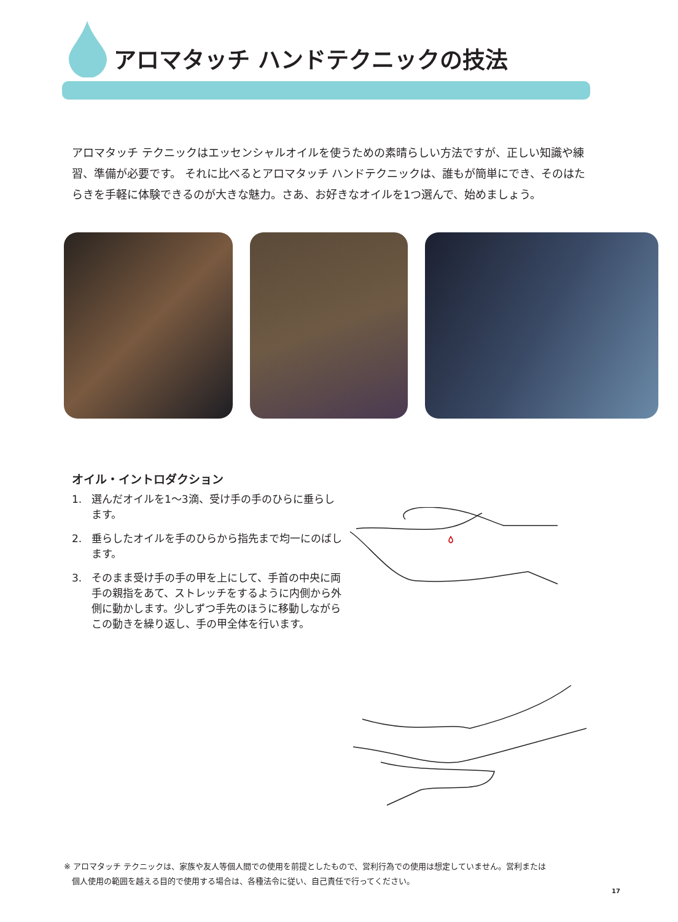アロマタッチ ハンドテクニックの技法
アロマタッチ テクニックはエッセンシャルオイルを使うための素晴らしい方法ですが、正しい知識や練習、準備が必要です。 それに比べるとアロマタッチ ハンドテクニックは、誰もが簡単にでき、そのはたらきを手軽に体験できるのが大きな魅力。さあ、お好きなオイルを1つ選んで、始めましょう。
オイル・イントロダクション
1. 選んだオイルを1〜3滴、受け手の手のひらに垂らします。
2. 垂らしたオイルを手のひらから指先まで均一にのばします。
3. そのまま受け手の手の甲を上にして、手首の中央に両手の親指をあて、ストレッチをするように内側から外側に動かします。少しずつ手先のほうに移動しながらこの動きを繰り返し、手の甲全体を行います。
※ アロマタッチ テクニックは、家族や友人等個人間での使用を前提としたもので、営利行為での使用は想定していません。営利または
　個人使用の範囲を越える目的で使用する場合は、各種法令に従い、自己責任で行ってください。
17